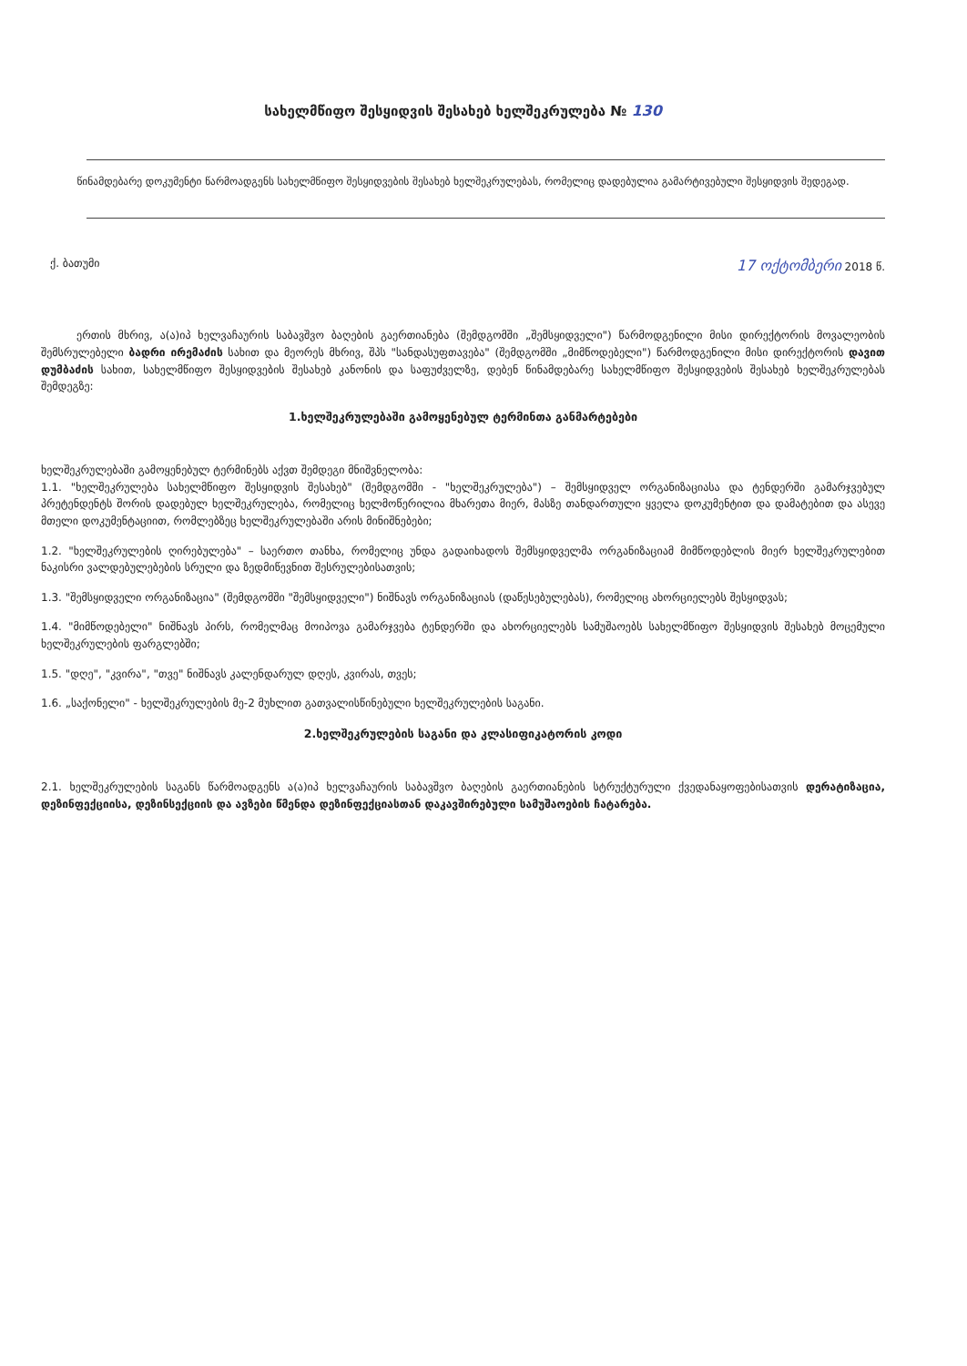სახელმწიფო შესყიდვის შესახებ ხელშეკრულება № 130
წინამდებარე დოკუმენტი წარმოადგენს სახელმწიფო შესყიდვების შესახებ ხელშეკრულებას, რომელიც დადებულია გამარტივებული შესყიდვის შედეგად.
ქ. ბათუმი 17 ოქტომბერი 2018 წ.
ერთის მხრივ, ა(ა)იპ ხელვაჩაურის საბავშვო ბაღების გაერთიანება (შემდგომში „შემსყიდველი") წარმოდგენილი მისი დირექტორის მოვალეობის შემსრულებელი ბადრი ირემაძის სახით და მეორეს მხრივ, შპს "სანდასუფთავება" (შემდგომში „მიმწოდებელი") წარმოდგენილი მისი დირექტორის დავით დუმბაძის სახით, სახელმწიფო შესყიდვების შესახებ კანონის და საფუძველზე, დებენ წინამდებარე სახელმწიფო შესყიდვების შესახებ ხელშეკრულებას შემდეგზე:
1.ხელშეკრულებაში გამოყენებულ ტერმინთა განმარტებები
ხელშეკრულებაში გამოყენებულ ტერმინებს აქვთ შემდეგი მნიშვნელობა:
1.1. "ხელშეკრულება სახელმწიფო შესყიდვის შესახებ" (შემდგომში - "ხელშეკრულება") – შემსყიდველ ორგანიზაციასა და ტენდერში გამარჯვებულ პრეტენდენტს შორის დადებულ ხელშეკრულება, რომელიც ხელმოწერილია მხარეთა მიერ, მასზე თანდართული ყველა დოკუმენტით და დამატებით და ასევე მთელი დოკუმენტაციით, რომლებზეც ხელშეკრულებაში არის მინიშნებები;
1.2. "ხელშეკრულების ღირებულება" – საერთო თანხა, რომელიც უნდა გადაიხადოს შემსყიდველმა ორგანიზაციამ მიმწოდებლის მიერ ხელშეკრულებით ნაკისრი ვალდებულებების სრული და ზედმიწევნით შესრულებისათვის;
1.3. "შემსყიდველი ორგანიზაცია" (შემდგომში "შემსყიდველი") ნიშნავს ორგანიზაციას (დაწესებულებას), რომელიც ახორციელებს შესყიდვას;
1.4. "მიმწოდებელი" ნიშნავს პირს, რომელმაც მოიპოვა გამარჯვება ტენდერში და ახორციელებს სამუშაოებს სახელმწიფო შესყიდვის შესახებ მოცემული ხელშეკრულების ფარგლებში;
1.5. "დღე", "კვირა", "თვე" ნიშნავს კალენდარულ დღეს, კვირას, თვეს;
1.6. „საქონელი" - ხელშეკრულების მე-2 მუხლით გათვალისწინებული ხელშეკრულების საგანი.
2.ხელშეკრულების საგანი და კლასიფიკატორის კოდი
2.1. ხელშეკრულების საგანს წარმოადგენს ა(ა)იპ ხელვაჩაურის საბავშვო ბაღების გაერთიანების სტრუქტურული ქვედანაყოფებისათვის დერატიზაცია, დეზინფექციისა, დეზინსექციის და ავზები წმენდა დეზინფექციასთან დაკავშირებული სამუშაოების ჩატარება.